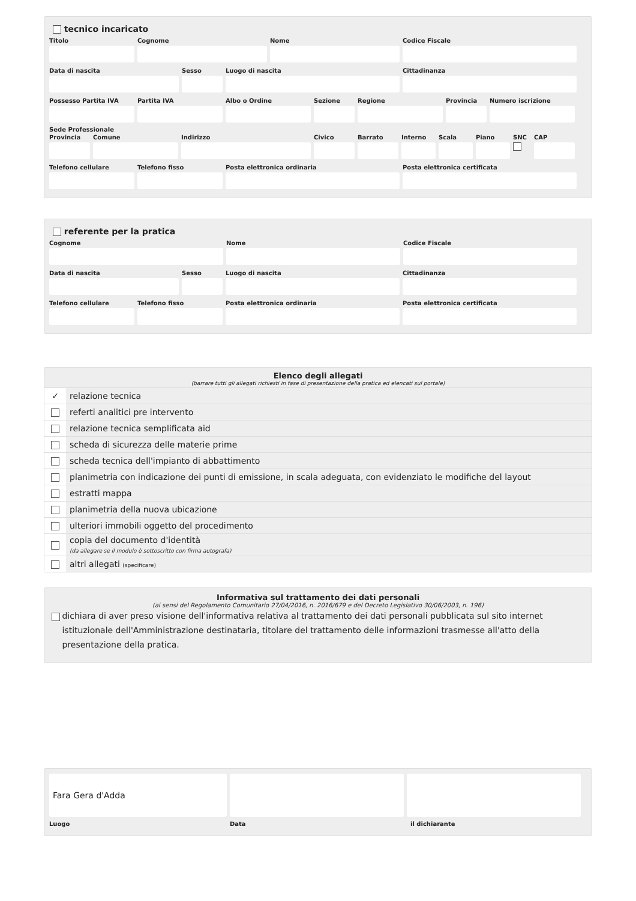tecnico incaricato
Titolo Cognome Nome Codice Fiscale
Data di nascita Sesso Luogo di nascita Cittadinanza
Possesso Partita IVA
Partita IVA Albo o Ordine Sezione Regione Provincia
Numero iscrizione
Sede Professionale
Provincia
Comune Indirizzo Civico Barrato Interno
Scala Piano SNC CAP
Telefono cellulare
Telefono fisso Posta elettronica ordinaria Posta elettronica certificata
referente per la pratica
Cognome Nome Codice Fiscale
Data di nascita Sesso Luogo di nascita Cittadinanza
Telefono cellulare
Telefono fisso Posta elettronica ordinaria Posta elettronica certificata
Elenco degli allegati
(barrare tutti gli allegati richiesti in fase di presentazione della pratica ed elencati sul portale)
| ✓ | relazione tecnica |
| | referti analitici pre intervento |
| | relazione tecnica semplificata aid |
| | scheda di sicurezza delle materie prime |
| | scheda tecnica dell'impianto di abbattimento |
| | planimetria con indicazione dei punti di emissione, in scala adeguata, con evidenziato le modifiche del layout |
| | estratti mappa |
| | planimetria della nuova ubicazione |
| | ulteriori immobili oggetto del procedimento |
| | copia del documento d'identità (da allegare se il modulo è sottoscritto con firma autografa) |
| | altri allegati (specificare) |
Informativa sul trattamento dei dati personali
(ai sensi del Regolamento Comunitario 27/04/2016, n. 2016/679 e del Decreto Legislativo 30/06/2003, n. 196)
dichiara di aver preso visione dell'informativa relativa al trattamento dei dati personali pubblicata sul sito internet istituzionale dell'Amministrazione destinataria, titolare del trattamento delle informazioni trasmesse all'atto della presentazione della pratica.
Fara Gera d'Adda
Luogo Data il dichiarante